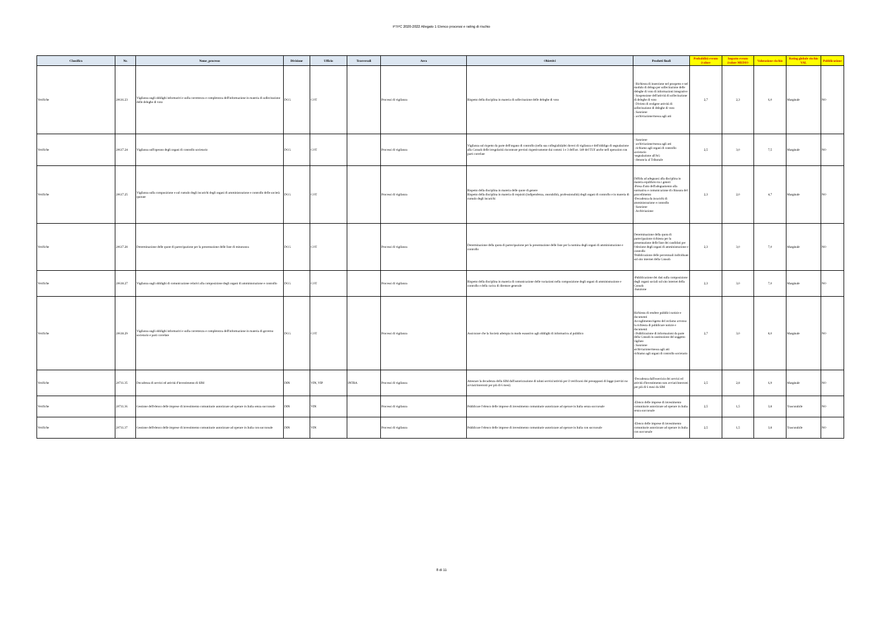PTPC 2020-2022 Allegato 1 Elenco processi e rating di rischio
| Classifica | Nr. | Nome_processo | Divisione | Ufficio | Trasversali | Area | Obiettivi | Prodotti finali | Probabilità evento (valore | Impatto evento (valore MEDIO | Valutazione rischio | Rating globale rischio VAL | Pubblicazione |
| --- | --- | --- | --- | --- | --- | --- | --- | --- | --- | --- | --- | --- | --- |
| Verifiche | 20616.23 | Vigilanza sugli obblighi informativi e sulla correttezza e completezza dell'informazione in materia di sollecitazione delle deleghe di voto | DCG | COT | | Processi di vigilanza | Rispetto della disciplina in materia di sollecitazione delle deleghe di voto | - Richiesta di inserzione nel prospetto e nel modulo di delega per sollecitazione delle deleghe di voto di informazioni integrative - Sospensione dell'attività di sollecitazione di deleghe di voto - Divieto di svolgere attività di sollecitazione di deleghe di voto - Sanzione - archiviazione/messa agli atti | 2,7 | 2,3 | 6,0 | Marginale | NO |
| Verifiche | 20617.24 | Vigilanza sull'operato degli organi di controllo societario | DCG | COT | | Processi di vigilanza | Vigilanza sul rispetto da parte dell'organo di controllo (nella sua collegialità)dei doveri di vigilanza e dell'obbligo di segnalazione alla Consob delle irregolarità riscontrate previsti rispettivamente dai commi 1 e 3 dell'art. 149 del TUF anche nell operazion con parti correlate | - Sanzione - archiviazione/messa agli atti - richiamo agli organi di controllo societario -segnalazione all'AG - denuncia al Tribunale | 2,5 | 3,0 | 7,5 | Marginale | NO |
| Verifiche | 20617.25 | Vigilanza sulla composizione e sul cumulo degli incarichi degli organi di amministrazione e controllo delle società quotate | DCG | COT | | Processi di vigilanza | Rispetto della disciplina in materia delle quote di genere Rispetto della disciplina in materia di requisiti (indipendenza, onorabilità, professionalità) degli organi di controllo e in materia di cumulo degli incarichi | Diffida ad adeguarsi alla disciplina in materia equilibrio tra i generi -Presa d'atto dell'adeguamento alla normativa e comunicazione di chiusura del procedimento -Decadenza da incarichi di amministrazione e controllo - Sanzione - Archiviazione | 2,3 | 2,0 | 4,7 | Marginale | NO |
| Verifiche | 20617.28 | Determinazione delle quote di partecipazione per la presentazione delle liste di minoranza | DCG | COT | | Processi di vigilanza | Determinazione della quota di partecipazione per la presentazione delle liste per la nomina degli organi di amministrazione e controllo | Determinazione della quota di partecipazione richiesta per la presentazione delle liste dei candidati per l'elezione degli organi di amministrazione e controllo 'Pubblicazione delle percentuali individuate sul sito internet della Consob | 2,3 | 3,0 | 7,0 | Marginale | NO |
| Verifiche | 20618.27 | Vigilanza sugli obblighi di comunicazione relativi alla composizione degli organi di amministrazione e controllo | DCG | COT | | Processi di vigilanza | Rispetto della disciplina in materia di comunicazione delle variazioni nella composizione degli organi di amministrazione e controllo e della carica di direttore generale | -Pubblicazione dei dati sulla composizione degli organi sociali sul sito internet della Consob -Sanzione | 2,3 | 3,0 | 7,0 | Marginale | NO |
| Verifiche | 20618.29 | Vigilanza sugli obblighi informativi e sulla correttezza e completezza dell'informazione in materia di governo societario e parti correlate | DCG | COT | | Processi di vigilanza | Assicurare che la Società adempia in modo esaustivo agli obblighi di informativa al pubblico | Richiesta di rendere pubblici notizie e documenti Accoglimento/rigetto del reclamo avverso la richiesta di pubblicare notizie e documenti - Pubblicazione di informazioni da parte della Consob in sostituzione del soggetto vigilato - Sanzione archiviazione/messa agli atti richiamo agli organi di controllo societario | 2,7 | 3,0 | 8,0 | Marginale | NO |
| Verifiche | 20711.35 | Decadenza di servizi ed attività d'investimento di SIM | DIN | VIN, VIP | INTRA | Processi di vigilanza | Attestare la decadenza della SIM dall'autorizzazione di taluni servizi/attività per il verificarsi dei presupposti di legge (servizi no avviati/interrotti per più di 6 mesi) | -Decadenza dall'esercizio dei servizi ed attività d'investimento non avviati/interrotti per più di 6 mesi da SIM | 2,5 | 2,8 | 6,9 | Marginale | NO |
| Verifiche | 20711.36 | Gestione dell'elenco delle imprese di investimento comunitarie autorizzate ad operare in Italia senza succursale | DIN | VIN | | Processi di vigilanza | Pubblicare l'elenco delle imprese di investimento comunitarie autorizzate ad operare in Italia senza succursale | -Elenco delle imprese di investimento comunitarie autorizzate ad operare in Italia senza succursale | 2,5 | 1,5 | 3,8 | Trascurabile | NO |
| Verifiche | 20711.37 | Gestione dell'elenco delle imprese di investimento comunitarie autorizzate ad operare in Italia con succursale | DIN | VIN | | Processi di vigilanza | Pubblicare l'elenco delle imprese di investimento comunitarie autorizzate ad operare in Italia con succursale | -Elenco delle imprese di investimento comunitarie autorizzate ad operare in Italia con succursale | 2,5 | 1,5 | 3,8 | Trascurabile | NO |
8 di 11